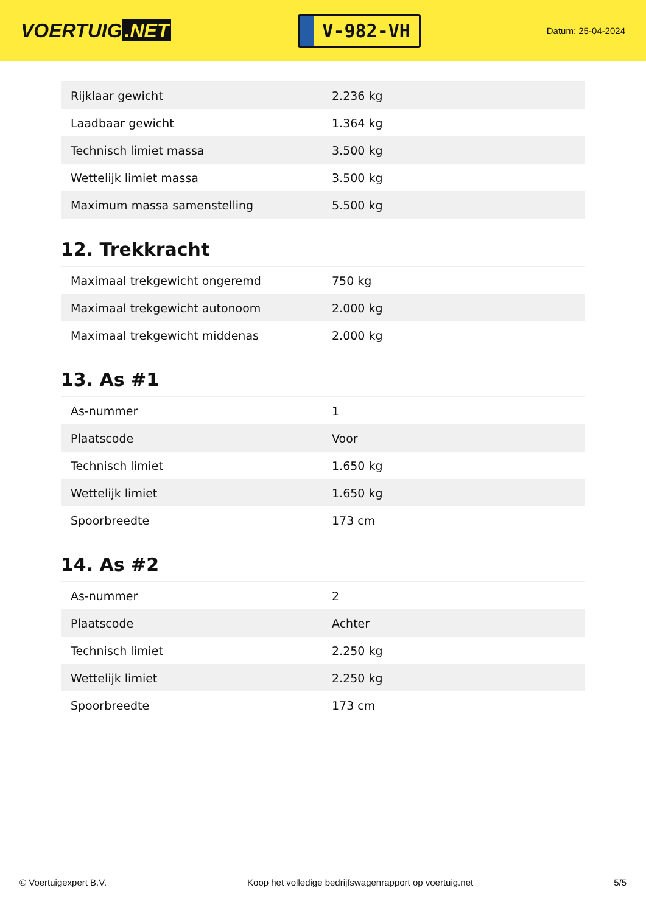VOERTUIG.NET
V-982-VH
Datum: 25-04-2024
| Rijklaar gewicht | 2.236 kg |
| Laadbaar gewicht | 1.364 kg |
| Technisch limiet massa | 3.500 kg |
| Wettelijk limiet massa | 3.500 kg |
| Maximum massa samenstelling | 5.500 kg |
12. Trekkracht
| Maximaal trekgewicht ongeremd | 750 kg |
| Maximaal trekgewicht autonoom | 2.000 kg |
| Maximaal trekgewicht middenas | 2.000 kg |
13. As #1
| As-nummer | 1 |
| Plaatscode | Voor |
| Technisch limiet | 1.650 kg |
| Wettelijk limiet | 1.650 kg |
| Spoorbreedte | 173 cm |
14. As #2
| As-nummer | 2 |
| Plaatscode | Achter |
| Technisch limiet | 2.250 kg |
| Wettelijk limiet | 2.250 kg |
| Spoorbreedte | 173 cm |
© Voertuigexpert B.V. Koop het volledige bedrijfswagenrapport op voertuig.net 5/5